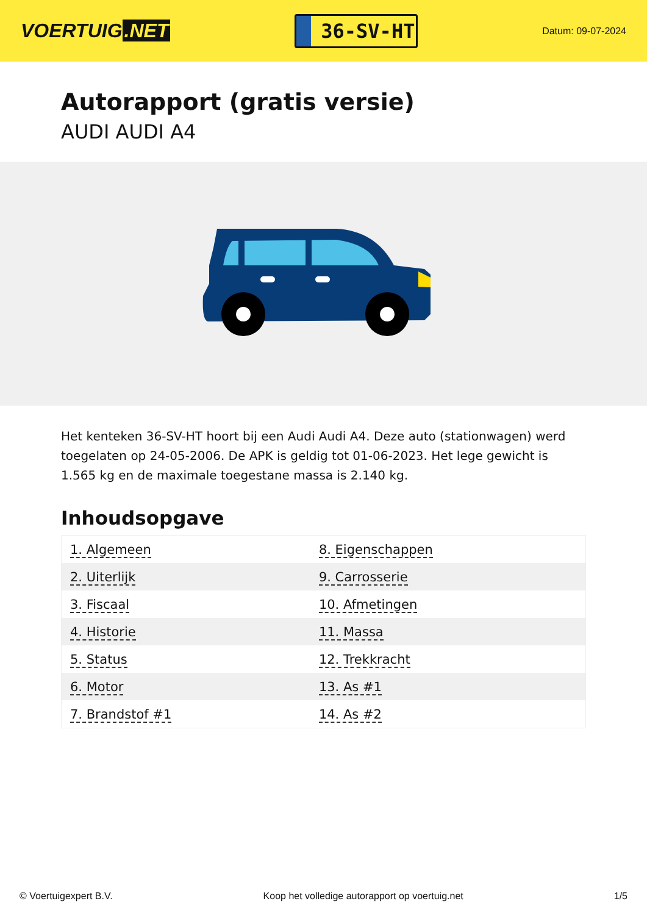VOERTUIG.NET
36-SV-HT
Datum: 09-07-2024
Autorapport (gratis versie)
AUDI AUDI A4
Het kenteken 36-SV-HT hoort bij een Audi Audi A4. Deze auto (stationwagen) werd toegelaten op 24-05-2006. De APK is geldig tot 01-06-2023. Het lege gewicht is 1.565 kg en de maximale toegestane massa is 2.140 kg.
Inhoudsopgave
| 1. Algemeen | 8. Eigenschappen |
| 2. Uiterlijk | 9. Carrosserie |
| 3. Fiscaal | 10. Afmetingen |
| 4. Historie | 11. Massa |
| 5. Status | 12. Trekkracht |
| 6. Motor | 13. As #1 |
| 7. Brandstof #1 | 14. As #2 |
© Voertuigexpert B.V. Koop het volledige autorapport op voertuig.net 1/5